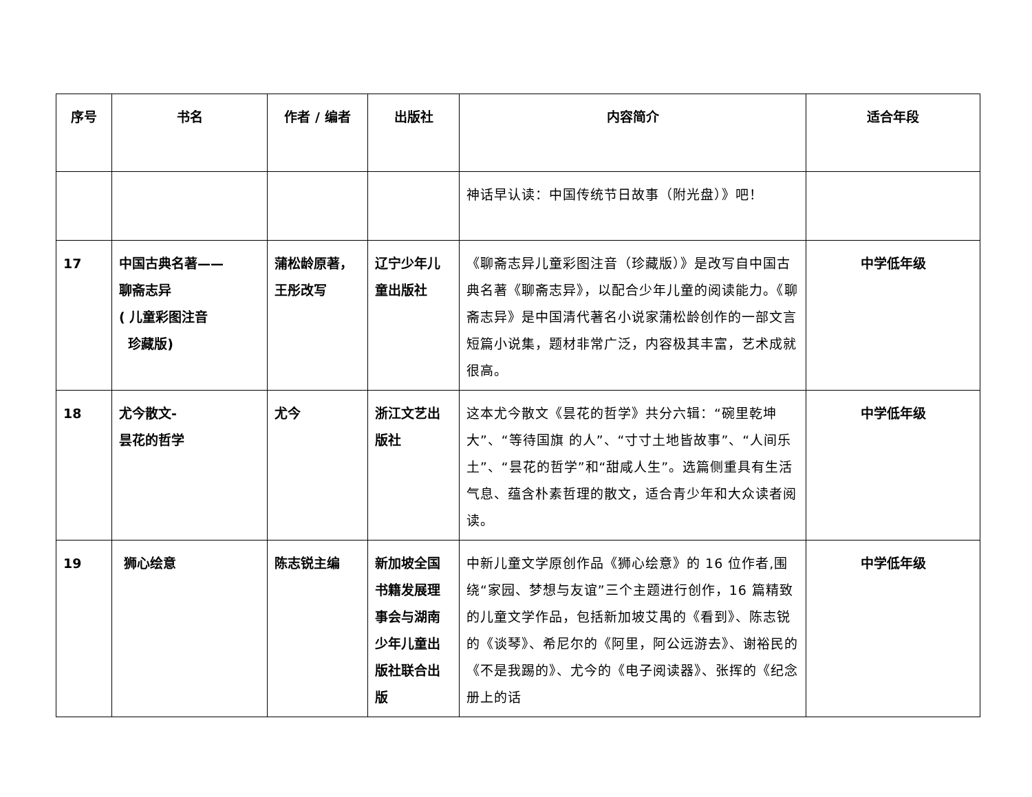| 序号 | 书名 | 作者 / 编者 | 出版社 | 内容简介 | 适合年段 |
| --- | --- | --- | --- | --- | --- |
| | | | | 神话早认读：中国传统节日故事（附光盘）》吧！ | |
| 17 | 中国古典名著—— 聊斋志异 ( 儿童彩图注音 珍藏版) | 蒲松龄原著，王彤改写 | 辽宁少年儿童出版社 | 《聊斋志异儿童彩图注音（珍藏版）》是改写自中国古典名著《聊斋志异》，以配合少年儿童的阅读能力。《聊斋志异》是中国清代著名小说家蒲松龄创作的一部文言短篇小说集，题材非常广泛，内容极其丰富，艺术成就很高。 | 中学低年级 |
| 18 | 尤今散文- 昙花的哲学 | 尤今 | 浙江文艺出版社 | 这本尤今散文《昙花的哲学》共分六辑：“碗里乾坤大”、“等待国旗 的人”、“寸寸土地皆故事”、“人间乐土”、“昙花的哲学”和“甜咸人生”。选篇侧重具有生活气息、蕴含朴素哲理的散文，适合青少年和大众读者阅读。 | 中学低年级 |
| 19 | 狮心绘意 | 陈志锐主编 | 新加坡全国书籍发展理事会与湖南少年儿童出版社联合出版 | 中新儿童文学原创作品《狮心绘意》的 16 位作者,围绕“家园、梦想与友谊”三个主题进行创作，16 篇精致的儿童文学作品，包括新加坡艾禺的《看到》、陈志锐的《谈琴》、希尼尔的《阿里，阿公远游去》、谢裕民的《不是我踢的》、尤今的《电子阅读器》、张挥的《纪念册上的话 | 中学低年级 |